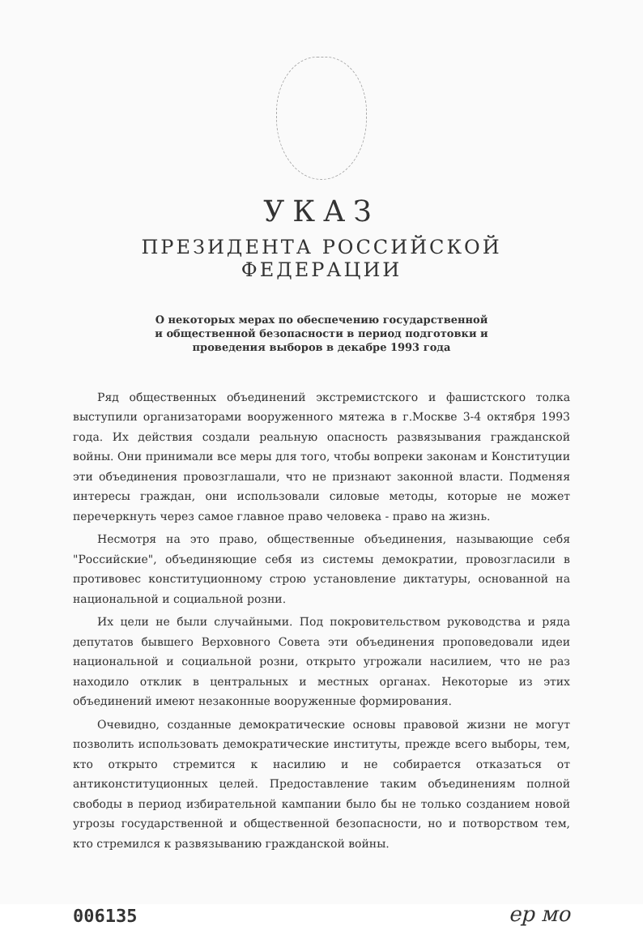УКАЗ
ПРЕЗИДЕНТА РОССИЙСКОЙ ФЕДЕРАЦИИ
О некоторых мерах по обеспечению государственной и общественной безопасности в период подготовки и проведения выборов в декабре 1993 года
Ряд общественных объединений экстремистского и фашистского толка выступили организаторами вооруженного мятежа в г.Москве 3-4 октября 1993 года. Их действия создали реальную опасность развязывания гражданской войны. Они принимали все меры для того, чтобы вопреки законам и Конституции эти объединения провозглашали, что не признают законной власти. Подменяя интересы граждан, они использовали силовые методы, которые не может перечеркнуть через самое главное право человека - право на жизнь.
Несмотря на это право, общественные объединения, называющие себя "Российские", объединяющие себя из системы демократии, провозгласили в противовес конституционному строю установление диктатуры, основанной на национальной и социальной розни.
Их цели не были случайными. Под покровительством руководства и ряда депутатов бывшего Верховного Совета эти объединения проповедовали идеи национальной и социальной розни, открыто угрожали насилием, что не раз находило отклик в центральных и местных органах. Некоторые из этих объединений имеют незаконные вооруженные формирования.
Очевидно, созданные демократические основы правовой жизни не могут позволить использовать демократические институты, прежде всего выборы, тем, кто открыто стремится к насилию и не собирается отказаться от антиконституционных целей. Предоставление таким объединениям полной свободы в период избирательной кампании было бы не только созданием новой угрозы государственной и общественной безопасности, но и потворством тем, кто стремился к развязыванию гражданской войны.
006135 ер мо